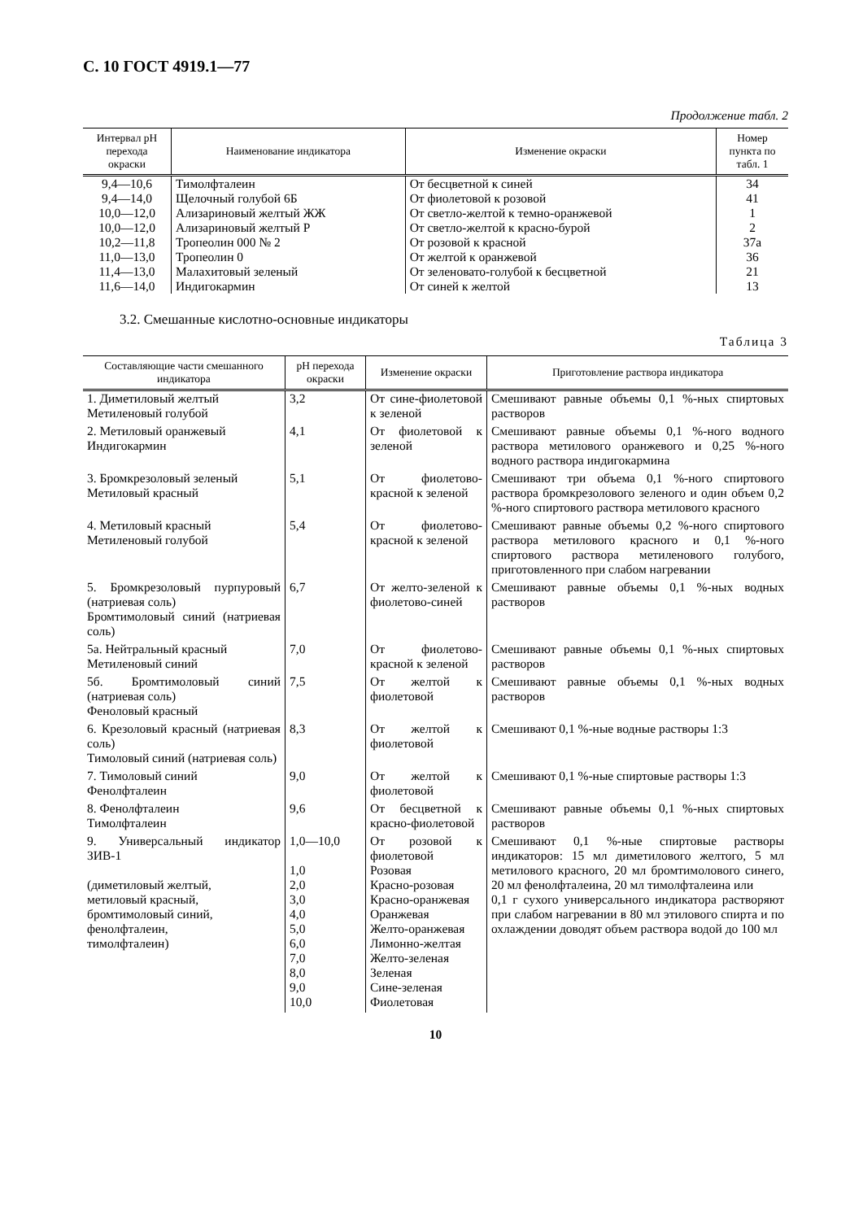С. 10 ГОСТ 4919.1—77
Продолжение табл. 2
| Интервал рН перехода окраски | Наименование индикатора | Изменение окраски | Номер пункта по табл. 1 |
| --- | --- | --- | --- |
| 9,4—10,6 | Тимолфталеин | От бесцветной к синей | 34 |
| 9,4—14,0 | Щелочный голубой 6Б | От фиолетовой к розовой | 41 |
| 10,0—12,0 | Ализариновый желтый ЖЖ | От светло-желтой к темно-оранжевой | 1 |
| 10,0—12,0 | Ализариновый желтый Р | От светло-желтой к красно-бурой | 2 |
| 10,2—11,8 | Тропеолин 000 № 2 | От розовой к красной | 37а |
| 11,0—13,0 | Тропеолин 0 | От желтой к оранжевой | 36 |
| 11,4—13,0 | Малахитовый зеленый | От зеленовато-голубой к бесцветной | 21 |
| 11,6—14,0 | Индигокармин | От синей к желтой | 13 |
3.2. Смешанные кислотно-основные индикаторы
Таблица 3
| Составляющие части смешанного индикатора | pH перехода окраски | Изменение окраски | Приготовление раствора индикатора |
| --- | --- | --- | --- |
| 1. Диметиловый желтый Метиленовый голубой | 3,2 | От сине-фиолетовой к зеленой | Смешивают равные объемы 0,1 %-ных спиртовых растворов |
| 2. Метиловый оранжевый Индигокармин | 4,1 | От фиолетовой к зеленой | Смешивают равные объемы 0,1 %-ного водного раствора метилового оранжевого и 0,25 %-ного водного раствора индигокармина |
| 3. Бромкрезоловый зеленый Метиловый красный | 5,1 | От фиолетово-красной к зеленой | Смешивают три объема 0,1 %-ного спиртового раствора бромкрезолового зеленого и один объем 0,2 %-ного спиртового раствора метилового красного |
| 4. Метиловый красный Метиленовый голубой | 5,4 | От фиолетово-красной к зеленой | Смешивают равные объемы 0,2 %-ного спиртового раствора метилового красного и 0,1 %-ного спиртового раствора метиленового голубого, приготовленного при слабом нагревании |
| 5. Бромкрезоловый пурпуровый (натриевая соль) Бромтимоловый синий (натриевая соль) | 6,7 | От желто-зеленой к фиолетово-синей | Смешивают равные объемы 0,1 %-ных водных растворов |
| 5а. Нейтральный красный Метиленовый синий | 7,0 | От фиолетово-красной к зеленой | Смешивают равные объемы 0,1 %-ных спиртовых растворов |
| 5б. Бромтимоловый синий (натриевая соль) Феноловый красный | 7,5 | От желтой к фиолетовой | Смешивают равные объемы 0,1 %-ных водных растворов |
| 6. Крезоловый красный (натриевая соль) Тимоловый синий (натриевая соль) | 8,3 | От желтой к фиолетовой | Смешивают 0,1 %-ные водные растворы 1:3 |
| 7. Тимоловый синий Фенолфталеин | 9,0 | От желтой к фиолетовой | Смешивают 0,1 %-ные спиртовые растворы 1:3 |
| 8. Фенолфталеин Тимолфталеин | 9,6 | От бесцветной к красно-фиолетовой | Смешивают равные объемы 0,1 %-ных спиртовых растворов |
| 9. Универсальный индикатор ЗИВ-1 (диметиловый желтый, метиловый красный, бромтимоловый синий, фенолфталеин, тимолфталеин) | 1,0—10,0 1,0 2,0 3,0 4,0 5,0 6,0 7,0 8,0 9,0 10,0 | От розовой к фиолетовой Розовая Красно-розовая Красно-оранжевая Оранжевая Желто-оранжевая Лимонно-желтая Желто-зеленая Зеленая Сине-зеленая Фиолетовая | Смешивают 0,1 %-ные спиртовые растворы индикаторов: 15 мл диметилового желтого, 5 мл метилового красного, 20 мл бромтимолового синего, 20 мл фенолфталеина, 20 мл тимолфталеина или 0,1 г сухого универсального индикатора растворяют при слабом нагревании в 80 мл этилового спирта и по охлаждении доводят объем раствора водой до 100 мл |
10